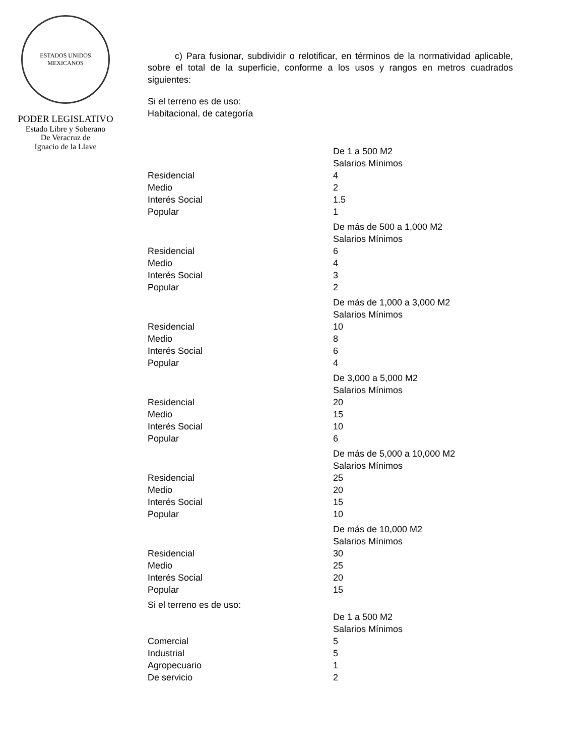ESTADOS UNIDOS MEXICANOS
PODER LEGISLATIVO
Estado Libre y Soberano
De Veracruz de
Ignacio de la Llave
c) Para fusionar, subdividir o relotificar, en términos de la normatividad aplicable, sobre el total de la superficie, conforme a los usos y rangos en metros cuadrados siguientes:
Si el terreno es de uso:
Habitacional, de categoría
| | De 1 a 500 M2 |
| | Salarios Mínimos |
| Residencial | 4 |
| Medio | 2 |
| Interés Social | 1.5 |
| Popular | 1 |
| | De más de 500 a 1,000 M2 |
| | Salarios Mínimos |
| Residencial | 6 |
| Medio | 4 |
| Interés Social | 3 |
| Popular | 2 |
| | De más de 1,000 a 3,000 M2 |
| | Salarios Mínimos |
| Residencial | 10 |
| Medio | 8 |
| Interés Social | 6 |
| Popular | 4 |
| | De 3,000 a 5,000 M2 |
| | Salarios Mínimos |
| Residencial | 20 |
| Medio | 15 |
| Interés Social | 10 |
| Popular | 6 |
| | De más de 5,000 a 10,000 M2 |
| | Salarios Mínimos |
| Residencial | 25 |
| Medio | 20 |
| Interés Social | 15 |
| Popular | 10 |
| | De más de 10,000 M2 |
| | Salarios Mínimos |
| Residencial | 30 |
| Medio | 25 |
| Interés Social | 20 |
| Popular | 15 |
| Si el terreno es de uso: | |
| | De 1 a 500 M2 |
| | Salarios Mínimos |
| Comercial | 5 |
| Industrial | 5 |
| Agropecuario | 1 |
| De servicio | 2 |